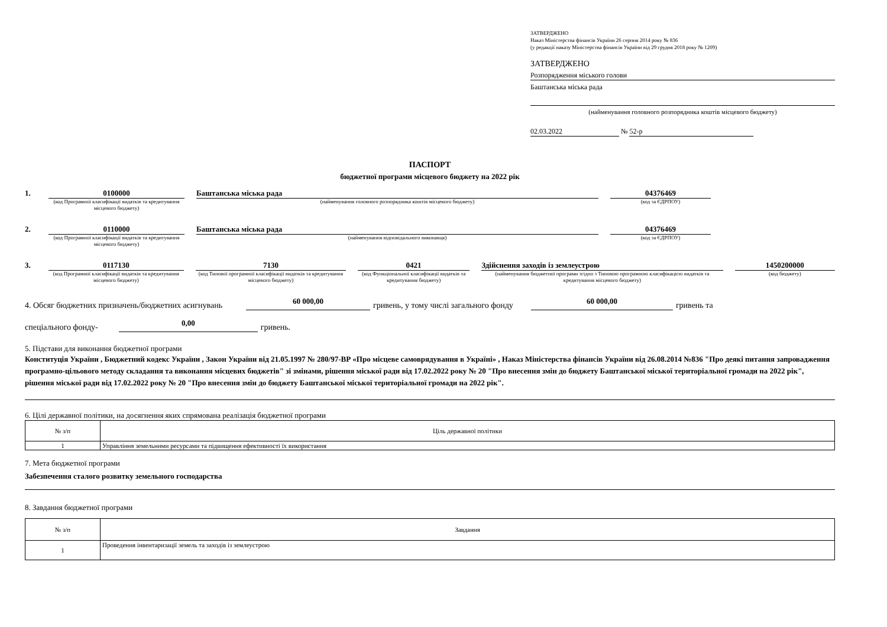ЗАТВЕРДЖЕНО
Наказ Міністерства фінансів України 26 серпня 2014 року № 836
(у редакції наказу Міністерства фінансів України від 29 грудня 2018 року № 1209)
ЗАТВЕРДЖЕНО
Розпорядження міського голови
Баштанська міська рада
(найменування головного розпорядника коштів місцевого бюджету)
02.03.2022 № 52-р
ПАСПОРТ
бюджетної програми місцевого бюджету на 2022 рік
1. 0100000
(код Програмної класифікації видатків та кредитування місцевого бюджету)
Баштанська міська рада
(найменування головного розпорядника коштів місцевого бюджету)
04376469
(код за ЄДРПОУ)
2. 0110000
(код Програмної класифікації видатків та кредитування місцевого бюджету)
Баштанська міська рада
(найменування відповідального виконавця)
04376469
(код за ЄДРПОУ)
3. 0117130
(код Програмної класифікації видатків та кредитування місцевого бюджету)
7130
(код Типової програмної класифікації видатків та кредитування місцевого бюджету)
0421
(код Функціональної класифікації видатків та кредитування бюджету)
Здійснення заходів із землеустрою
(найменування бюджетної програми згідно з Типовою програмною класифікацією видатків та кредитування місцевого бюджету)
1450200000
(код бюджету)
4. Обсяг бюджетних призначень/бюджетних асигнувань 60 000,00 гривень, у тому числі загального фонду 60 000,00 гривень та
спеціального фонду- 0,00 гривень.
5. Підстави для виконання бюджетної програми
Конституція України , Бюджетний кодекс України , Закон України від 21.05.1997 № 280/97-ВР «Про місцеве самоврядування в Україні» , Наказ Міністерства фінансів України від 26.08.2014 №836 "Про деякі питання запровадження програмно-цільового методу складання та виконання місцевих бюджетів" зі змінами, рішення міської ради від 17.02.2022 року № 20 "Про внесення змін до бюджету Баштанської міської територіальної громади на 2022 рік", рішення міської ради від 17.02.2022 року № 20 "Про внесення змін до бюджету Баштанської міської територіальної громади на 2022 рік".
6. Цілі державної політики, на досягнення яких спрямована реалізація бюджетної програми
| № з/п | Ціль державної політики |
| --- | --- |
| 1 | Управління земельними ресурсами та підвищення ефективності їх використання |
7. Мета бюджетної програми
Забезпечення сталого розвитку земельного господарства
8. Завдання бюджетної програми
| № з/п | Завдання |
| --- | --- |
| 1 | Проведення інвентаризації земель та заходів із землеустрою |